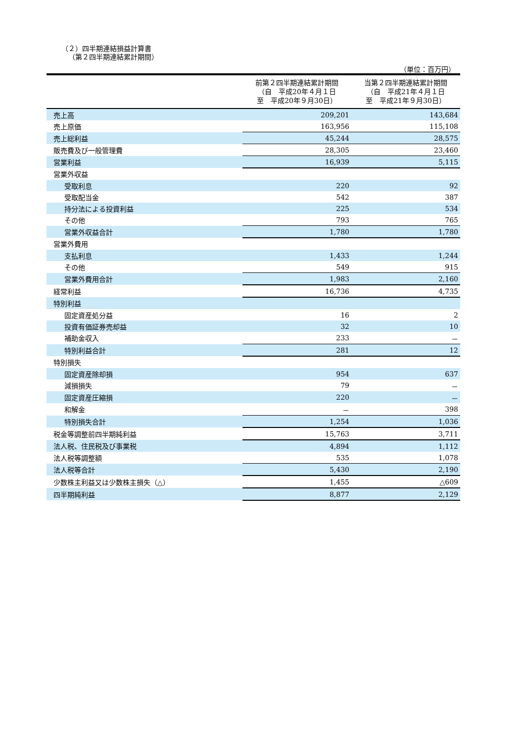（２）四半期連結損益計算書
（第２四半期連結累計期間）
（単位：百万円）
| | 前第２四半期連結累計期間 （自 平成20年４月１日 至 平成20年９月30日） | 当第２四半期連結累計期間 （自 平成21年４月１日 至 平成21年９月30日） |
| --- | --- | --- |
| 売上高 | 209,201 | 143,684 |
| 売上原価 | 163,956 | 115,108 |
| 売上総利益 | 45,244 | 28,575 |
| 販売費及び一般管理費 | 28,305 | 23,460 |
| 営業利益 | 16,939 | 5,115 |
| 営業外収益 | | |
| 受取利息 | 220 | 92 |
| 受取配当金 | 542 | 387 |
| 持分法による投資利益 | 225 | 534 |
| その他 | 793 | 765 |
| 営業外収益合計 | 1,780 | 1,780 |
| 営業外費用 | | |
| 支払利息 | 1,433 | 1,244 |
| その他 | 549 | 915 |
| 営業外費用合計 | 1,983 | 2,160 |
| 経常利益 | 16,736 | 4,735 |
| 特別利益 | | |
| 固定資産処分益 | 16 | 2 |
| 投資有価証券売却益 | 32 | 10 |
| 補助金収入 | 233 | － |
| 特別利益合計 | 281 | 12 |
| 特別損失 | | |
| 固定資産除却損 | 954 | 637 |
| 減損損失 | 79 | － |
| 固定資産圧縮損 | 220 | － |
| 和解金 | － | 398 |
| 特別損失合計 | 1,254 | 1,036 |
| 税金等調整前四半期純利益 | 15,763 | 3,711 |
| 法人税、住民税及び事業税 | 4,894 | 1,112 |
| 法人税等調整額 | 535 | 1,078 |
| 法人税等合計 | 5,430 | 2,190 |
| 少数株主利益又は少数株主損失（△） | 1,455 | △609 |
| 四半期純利益 | 8,877 | 2,129 |